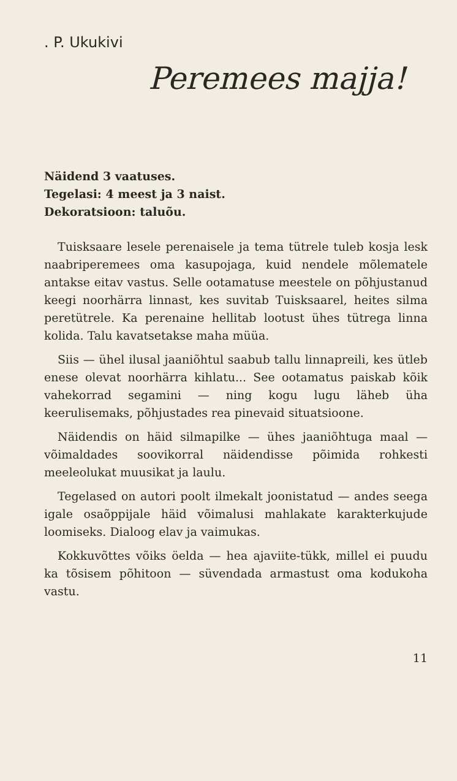. P. Ukukivi
Peremees majja!
Näidend 3 vaatuses.
Tegelasi: 4 meest ja 3 naist.
Dekoratsioon: taluõu.
Tuisksaare lesele perenaisele ja tema tütrele tuleb kosja lesk naabriperemees oma kasupojaga, kuid nendele mõlematele antakse eitav vastus. Selle ootamatuse meestele on põhjustanud keegi noorhärra linnast, kes suvitab Tuisksaarel, heites silma peretütrele. Ka perenaine hellitab lootust ühes tütrega linna kolida. Talu kavatsetakse maha müüa.
Siis — ühel ilusal jaaniõhtul saabub tallu linnapreili, kes ütleb enese olevat noorhärra kihlatu... See ootamatus paiskab kõik vahekorrad segamini — ning kogu lugu läheb üha keerulisemaks, põhjustades rea pinevaid situatsioone.
Näidendis on häid silmapilke — ühes jaaniõhtuga maal — võimaldades soovikorral näidendisse põimida rohkesti meeleolukat muusikat ja laulu.
Tegelased on autori poolt ilmekalt joonistatud — andes seega igale osaõppijale häid võimalusi mahlakate karakterkujude loomiseks. Dialoog elav ja vaimukas.
Kokkuvõttes võiks öelda — hea ajaviite-tükk, millel ei puudu ka tõsisem põhitoon — süvendada armastust oma kodukoha vastu.
11